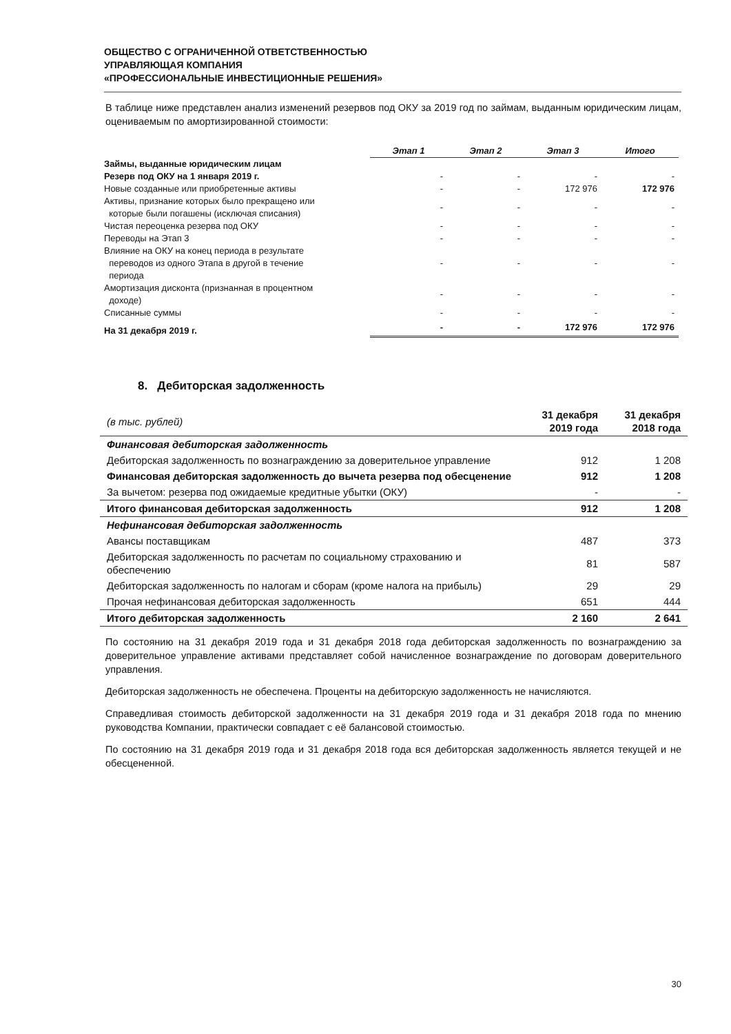ОБЩЕСТВО С ОГРАНИЧЕННОЙ ОТВЕТСТВЕННОСТЬЮ
УПРАВЛЯЮЩАЯ КОМПАНИЯ
«ПРОФЕССИОНАЛЬНЫЕ ИНВЕСТИЦИОННЫЕ РЕШЕНИЯ»
В таблице ниже представлен анализ изменений резервов под ОКУ за 2019 год по займам, выданным юридическим лицам, оцениваемым по амортизированной стоимости:
| | Этап 1 | Этап 2 | Этап 3 | Итого |
| Займы, выданные юридическим лицам | | | | |
| Резерв под ОКУ на 1 января 2019 г. | - | - | - | - |
| Новые созданные или приобретенные активы | - | - | 172 976 | 172 976 |
| Активы, признание которых было прекращено или которые были погашены (исключая списания) | - | - | - | - |
| Чистая переоценка резерва под ОКУ | - | - | - | - |
| Переводы на Этап 3 | - | - | - | - |
| Влияние на ОКУ на конец периода в результате переводов из одного Этапа в другой в течение периода | - | - | - | - |
| Амортизация дисконта (признанная в процентном доходе) | - | - | - | - |
| Списанные суммы | - | - | - | - |
| На 31 декабря 2019 г. | - | - | 172 976 | 172 976 |
8. Дебиторская задолженность
| (в тыс. рублей) | 31 декабря 2019 года | 31 декабря 2018 года |
| Финансовая дебиторская задолженность | | |
| Дебиторская задолженность по вознаграждению за доверительное управление | 912 | 1 208 |
| Финансовая дебиторская задолженность до вычета резерва под обесценение | 912 | 1 208 |
| За вычетом: резерва под ожидаемые кредитные убытки (ОКУ) | - | - |
| Итого финансовая дебиторская задолженность | 912 | 1 208 |
| Нефинансовая дебиторская задолженность | | |
| Авансы поставщикам | 487 | 373 |
| Дебиторская задолженность по расчетам по социальному страхованию и обеспечению | 81 | 587 |
| Дебиторская задолженность по налогам и сборам (кроме налога на прибыль) | 29 | 29 |
| Прочая нефинансовая дебиторская задолженность | 651 | 444 |
| Итого дебиторская задолженность | 2 160 | 2 641 |
По состоянию на 31 декабря 2019 года и 31 декабря 2018 года дебиторская задолженность по вознаграждению за доверительное управление активами представляет собой начисленное вознаграждение по договорам доверительного управления.
Дебиторская задолженность не обеспечена. Проценты на дебиторскую задолженность не начисляются.
Справедливая стоимость дебиторской задолженности на 31 декабря 2019 года и 31 декабря 2018 года по мнению руководства Компании, практически совпадает с её балансовой стоимостью.
По состоянию на 31 декабря 2019 года и 31 декабря 2018 года вся дебиторская задолженность является текущей и не обесцененной.
30